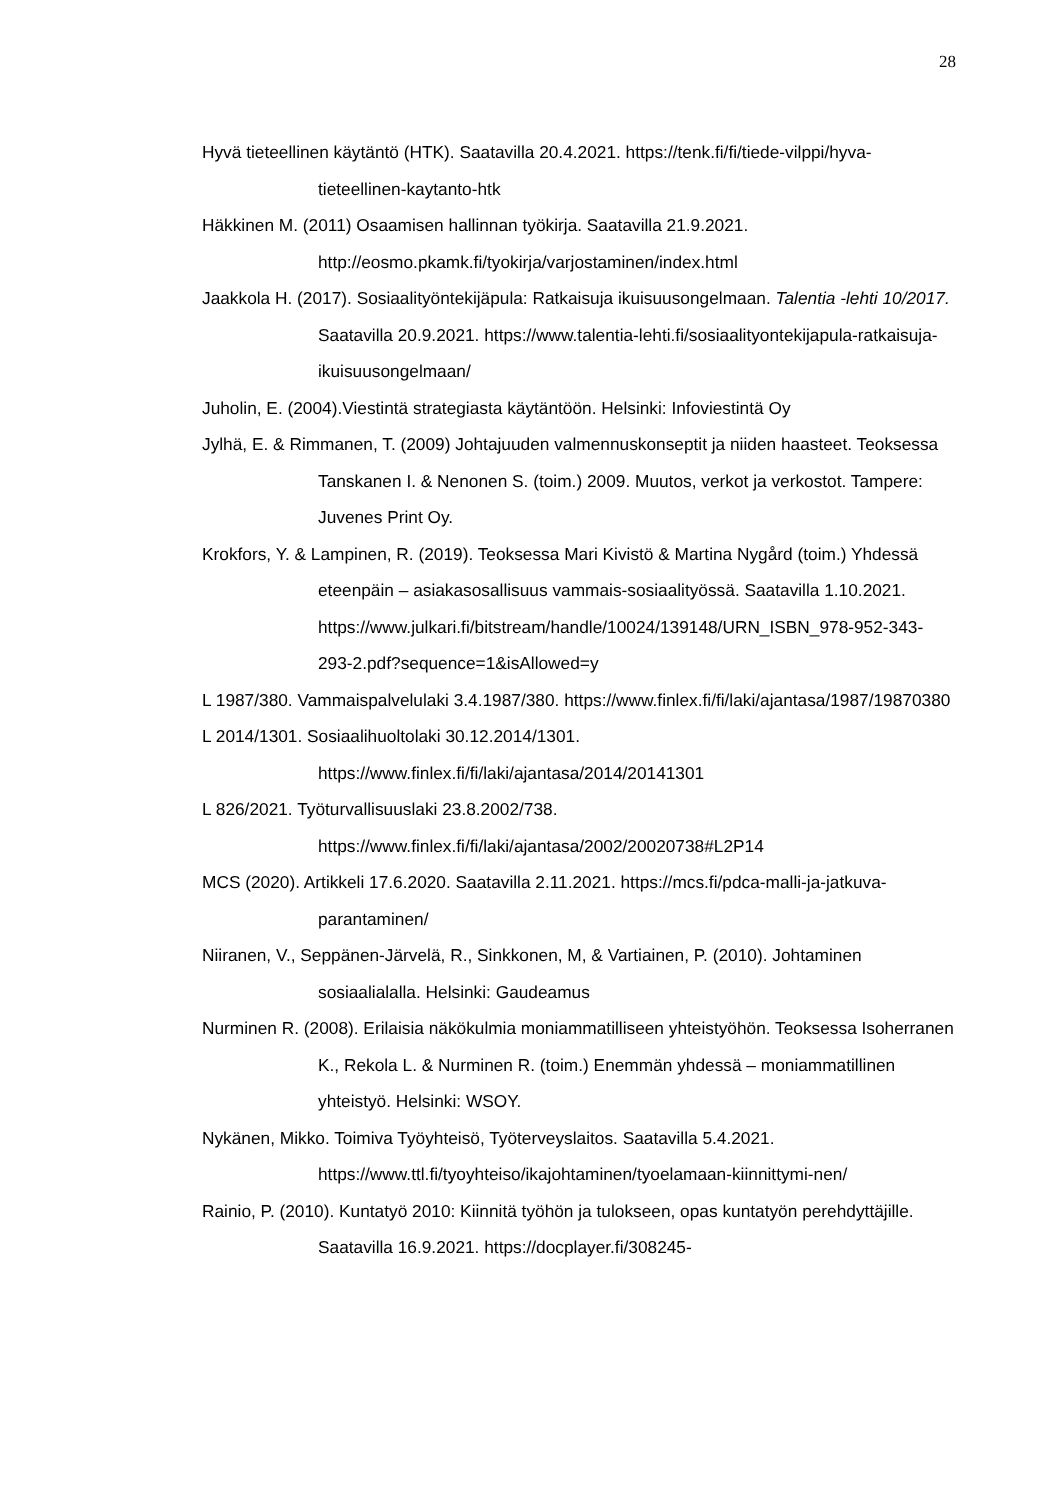28
Hyvä tieteellinen käytäntö (HTK). Saatavilla 20.4.2021. https://tenk.fi/fi/tiede-vilppi/hyva-tieteellinen-kaytanto-htk
Häkkinen M. (2011) Osaamisen hallinnan työkirja. Saatavilla 21.9.2021. http://eosmo.pkamk.fi/tyokirja/varjostaminen/index.html
Jaakkola H. (2017). Sosiaalityöntekijäpula: Ratkaisuja ikuisuusongelmaan. Talentia -lehti 10/2017. Saatavilla 20.9.2021. https://www.talentia-lehti.fi/sosiaalityontekijapula-ratkaisuja-ikuisuusongelmaan/
Juholin, E. (2004).Viestintä strategiasta käytäntöön. Helsinki: Infoviestintä Oy
Jylhä, E. & Rimmanen, T. (2009) Johtajuuden valmennuskonseptit ja niiden haasteet. Teoksessa Tanskanen I. & Nenonen S. (toim.) 2009. Muutos, verkot ja verkostot. Tampere: Juvenes Print Oy.
Krokfors, Y. & Lampinen, R. (2019). Teoksessa Mari Kivistö & Martina Nygård (toim.) Yhdessä eteenpäin – asiakasosallisuus vammais-sosiaalityössä. Saatavilla 1.10.2021. https://www.julkari.fi/bitstream/handle/10024/139148/URN_ISBN_978-952-343-293-2.pdf?sequence=1&isAllowed=y
L 1987/380. Vammaispalvelulaki 3.4.1987/380. https://www.finlex.fi/fi/laki/ajantasa/1987/19870380
L 2014/1301. Sosiaalihuoltolaki 30.12.2014/1301. https://www.finlex.fi/fi/laki/ajantasa/2014/20141301
L 826/2021. Työturvallisuuslaki 23.8.2002/738. https://www.finlex.fi/fi/laki/ajantasa/2002/20020738#L2P14
MCS (2020). Artikkeli 17.6.2020. Saatavilla 2.11.2021. https://mcs.fi/pdca-malli-ja-jatkuva-parantaminen/
Niiranen, V., Seppänen-Järvelä, R., Sinkkonen, M, & Vartiainen, P. (2010). Johtaminen sosiaalialalla. Helsinki: Gaudeamus
Nurminen R. (2008). Erilaisia näkökulmia moniammatilliseen yhteistyöhön. Teoksessa Isoherranen K., Rekola L. & Nurminen R. (toim.) Enemmän yhdessä – moniammatillinen yhteistyö. Helsinki: WSOY.
Nykänen, Mikko. Toimiva Työyhteisö, Työterveyslaitos. Saatavilla 5.4.2021. https://www.ttl.fi/tyoyhteiso/ikajohtaminen/tyoelamaan-kiinnittymi-nen/
Rainio, P. (2010). Kuntatyö 2010: Kiinnitä työhön ja tulokseen, opas kuntatyön perehdyttäjille. Saatavilla 16.9.2021. https://docplayer.fi/308245-